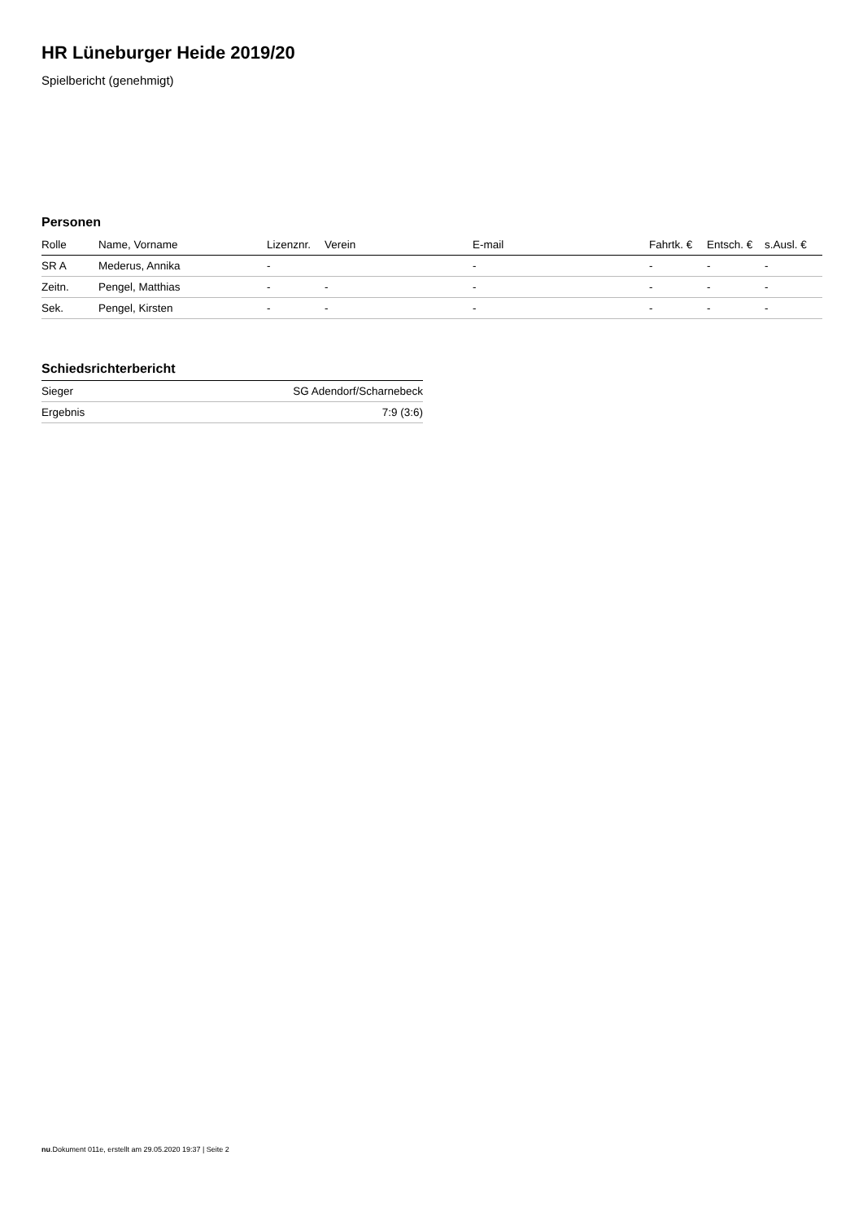HR Lüneburger Heide 2019/20
Spielbericht (genehmigt)
Personen
| Rolle | Name, Vorname | Lizenznr. | Verein | E-mail | Fahrtk. € | Entsch. € | s.Ausl. € |
| --- | --- | --- | --- | --- | --- | --- | --- |
| SR A | Mederus, Annika | - | | - | - | - | - |
| Zeitn. | Pengel, Matthias | - | - | - | - | - | - |
| Sek. | Pengel, Kirsten | - | - | - | - | - | - |
Schiedsrichterbericht
| Sieger | SG Adendorf/Scharnebeck |
| Ergebnis | 7:9 (3:6) |
nu.Dokument 011e, erstellt am 29.05.2020 19:37 | Seite 2